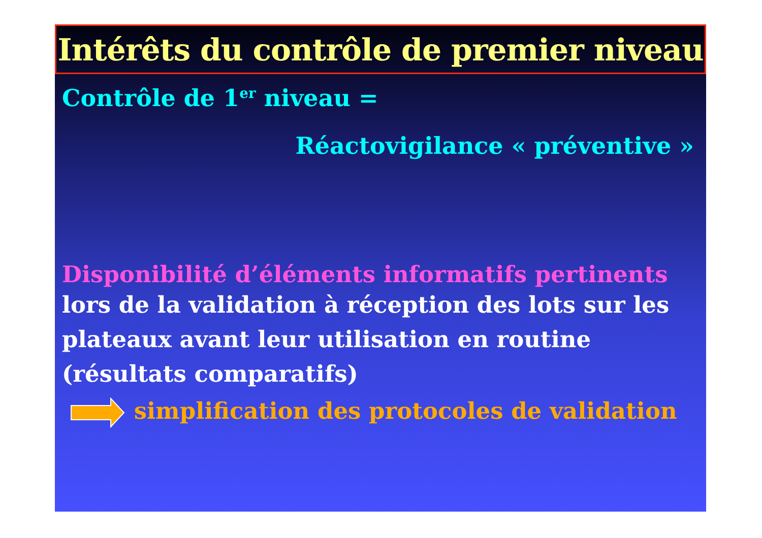Intérêts du contrôle de premier niveau
Contrôle de 1<sup>er</sup> niveau =
Réactovigilance « préventive »
Disponibilité d’éléments informatifs pertinents
lors de la validation à réception des lots sur les plateaux avant leur utilisation en routine (résultats comparatifs)
simplification des protocoles de validation